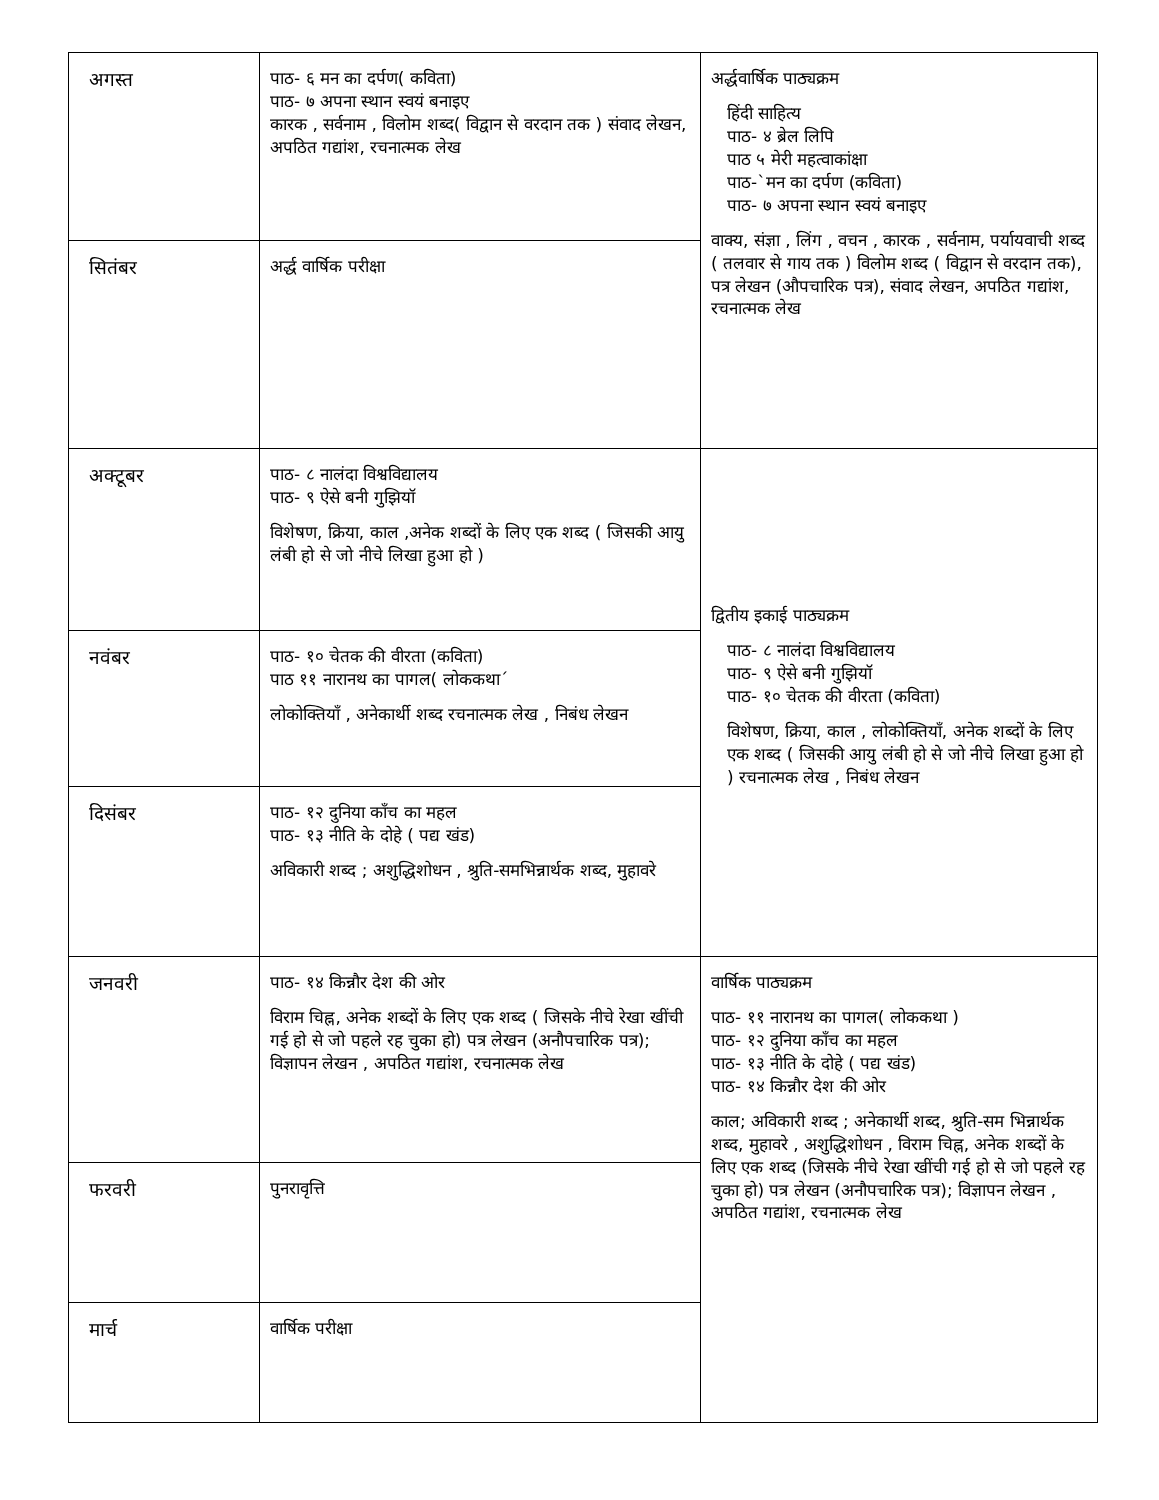| अगस्त | पाठ- ६ मन का दर्पण( कविता) पाठ- ७ अपना स्थान स्वयं बनाइए कारक , सर्वनाम , विलोम शब्द( विद्वान से वरदान तक ) संवाद लेखन, अपठित गद्यांश, रचनात्मक लेख | अर्द्धवार्षिक पाठ्यक्रम हिंदी साहित्य पाठ- ४ ब्रेल लिपि पाठ ५ मेरी महत्वाकांक्षा पाठ-`मन का दर्पण (कविता) पाठ- ७ अपना स्थान स्वयं बनाइए वाक्य, संज्ञा , लिंग , वचन , कारक , सर्वनाम, पर्यायवाची शब्द ( तलवार से गाय तक ) विलोम शब्द ( विद्वान से वरदान तक), पत्र लेखन (औपचारिक पत्र), संवाद लेखन, अपठित गद्यांश, रचनात्मक लेख |
| सितंबर | अर्द्ध वार्षिक परीक्षा | |
| अक्टूबर | पाठ- ८ नालंदा विश्वविद्यालय पाठ- ९ ऐसे बनी गुझियॉ विशेषण, क्रिया, काल ,अनेक शब्दों के लिए एक शब्द ( जिसकी आयु लंबी हो से जो नीचे लिखा हुआ हो ) | द्वितीय इकाई पाठ्यक्रम पाठ- ८ नालंदा विश्वविद्यालय पाठ- ९ ऐसे बनी गुझियॉ पाठ- १० चेतक की वीरता (कविता) विशेषण, क्रिया, काल , लोकोक्तियाँ, अनेक शब्दों के लिए एक शब्द ( जिसकी आयु लंबी हो से जो नीचे लिखा हुआ हो ) रचनात्मक लेख , निबंध लेखन |
| नवंबर | पाठ- १० चेतक की वीरता (कविता) पाठ ११ नारानथ का पागल( लोककथा´ लोकोक्तियाँ , अनेकार्थी शब्द रचनात्मक लेख , निबंध लेखन | |
| दिसंबर | पाठ- १२ दुनिया काँच का महल पाठ- १३ नीति के दोहे ( पद्य खंड) अविकारी शब्द ; अशुद्धिशोधन , श्रुति-समभिन्नार्थक शब्द, मुहावरे | |
| जनवरी | पाठ- १४ किन्नौर देश की ओर विराम चिह्न, अनेक शब्दों के लिए एक शब्द ( जिसके नीचे रेखा खींची गई हो से जो पहले रह चुका हो) पत्र लेखन (अनौपचारिक पत्र); विज्ञापन लेखन , अपठित गद्यांश, रचनात्मक लेख | वार्षिक पाठ्यक्रम पाठ- ११ नारानथ का पागल( लोककथा ) पाठ- १२ दुनिया काँच का महल पाठ- १३ नीति के दोहे ( पद्य खंड) पाठ- १४ किन्नौर देश की ओर काल; अविकारी शब्द ; अनेकार्थी शब्द, श्रुति-सम भिन्नार्थक शब्द, मुहावरे , अशुद्धिशोधन , विराम चिह्न, अनेक शब्दों के लिए एक शब्द (जिसके नीचे रेखा खींची गई हो से जो पहले रह चुका हो) पत्र लेखन (अनौपचारिक पत्र); विज्ञापन लेखन , अपठित गद्यांश, रचनात्मक लेख |
| फरवरी | पुनरावृत्ति | |
| मार्च | वार्षिक परीक्षा | |